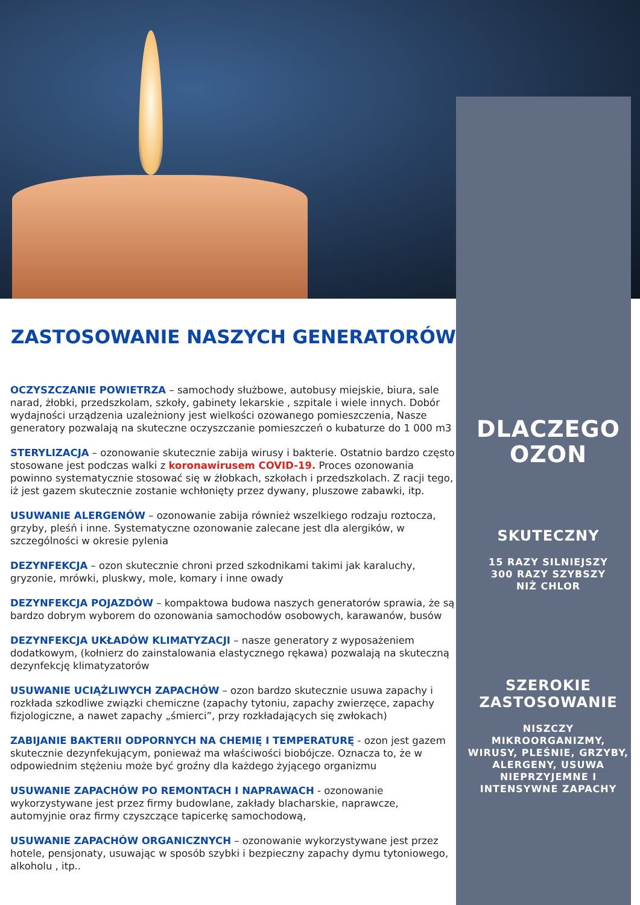ZASTOSOWANIE NASZYCH GENERATORÓW
OCZYSZCZANIE POWIETRZA – samochody służbowe, autobusy miejskie, biura, sale narad, żłobki, przedszkolam, szkoły, gabinety lekarskie , szpitale i wiele innych. Dobór wydajności urządzenia uzależniony jest wielkości ozowanego pomieszczenia, Nasze generatory pozwalają na skuteczne oczyszczanie pomieszczeń o kubaturze do 1 000 m3
STERYLIZACJA – ozonowanie skutecznie zabija wirusy i bakterie. Ostatnio bardzo często stosowane jest podczas walki z koronawirusem COVID-19. Proces ozonowania powinno systematycznie stosować się w żłobkach, szkołach i przedszkolach. Z racji tego, iż jest gazem skutecznie zostanie wchłonięty przez dywany, pluszowe zabawki, itp.
USUWANIE ALERGENÓW – ozonowanie zabija również wszelkiego rodzaju roztocza, grzyby, pleśń i inne. Systematyczne ozonowanie zalecane jest dla alergików, w szczególności w okresie pylenia
DEZYNFEKCJA – ozon skutecznie chroni przed szkodnikami takimi jak karaluchy, gryzonie, mrówki, pluskwy, mole, komary i inne owady
DEZYNFEKCJA POJAZDÓW – kompaktowa budowa naszych generatorów sprawia, że są bardzo dobrym wyborem do ozonowania samochodów osobowych, karawanów, busów
DEZYNFEKCJA UKŁADÓW KLIMATYZACJI – nasze generatory z wyposażeniem dodatkowym, (kołnierz do zainstalowania elastycznego rękawa) pozwalają na skuteczną dezynfekcję klimatyzatorów
USUWANIE UCIĄŻLIWYCH ZAPACHÓW – ozon bardzo skutecznie usuwa zapachy i rozkłada szkodliwe związki chemiczne (zapachy tytoniu, zapachy zwierzęce, zapachy fizjologiczne, a nawet zapachy „śmierci”, przy rozkładających się zwłokach)
ZABIJANIE BAKTERII ODPORNYCH NA CHEMIĘ I TEMPERATURĘ - ozon jest gazem skutecznie dezynfekującym, ponieważ ma właściwości biobójcze. Oznacza to, że w odpowiednim stężeniu może być groźny dla każdego żyjącego organizmu
USUWANIE ZAPACHÓW PO REMONTACH I NAPRAWACH - ozonowanie wykorzystywane jest przez firmy budowlane, zakłady blacharskie, naprawcze, automyjnie oraz firmy czyszczące tapicerkę samochodową,
USUWANIE ZAPACHÓW ORGANICZNYCH – ozonowanie wykorzystywane jest przez hotele, pensjonaty, usuwając w sposób szybki i bezpieczny zapachy dymu tytoniowego, alkoholu , itp..
DLACZEGO
OZON
SKUTECZNY
15 RAZY SILNIEJSZY
300 RAZY SZYBSZY
NIŻ CHLOR
SZEROKIE
ZASTOSOWANIE
NISZCZY
MIKROORGANIZMY,
WIRUSY, PLEŚNIE, GRZYBY,
ALERGENY, USUWA
NIEPRZYJEMNE I
INTENSYWNE ZAPACHY